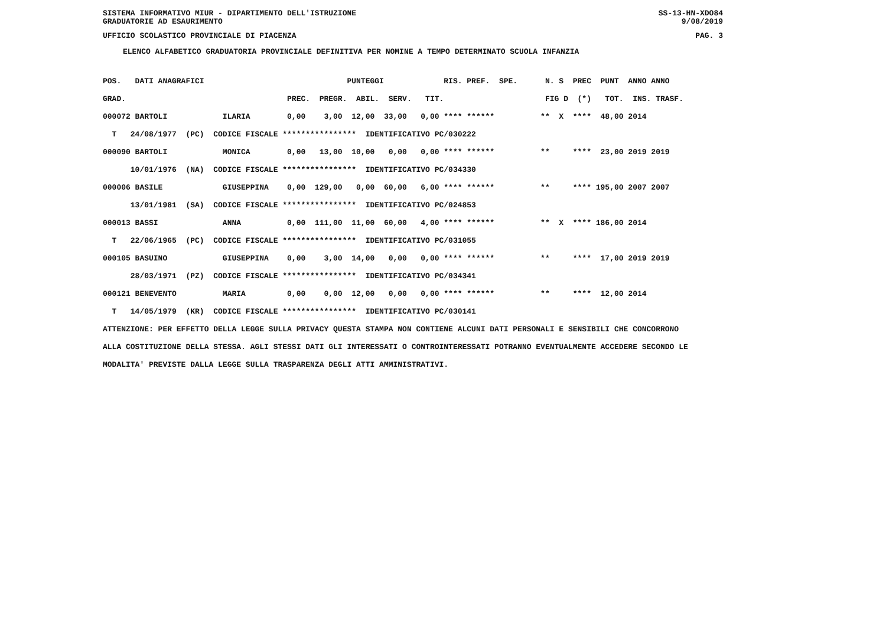SISTEMA INFORMATIVO MIUR - DIPARTIMENTO DELL'ISTRUZIONE SS-13-HN-XDO84
GRADUATORIE AD ESAURIMENTO 9/08/2019
UFFICIO SCOLASTICO PROVINCIALE DI PIACENZA PAG. 3
ELENCO ALFABETICO GRADUATORIA PROVINCIALE DEFINITIVA PER NOMINE A TEMPO DETERMINATO SCUOLA INFANZIA
POS.   DATI ANAGRAFICI                               PUNTEGGI             RIS. PREF.  SPE.      N. S  PREC  PUNT  ANNO ANNO
GRAD.                                   PREC.  PREGR.  ABIL.  SERV.   TIT.                      FIG D  (*)   TOT.  INS. TRASF.
000072 BARTOLI            ILARIA        0,00    3,00  12,00  33,00   0,00 **** ******          **  X  ****  48,00 2014
  T   24/08/1977  (PC)  CODICE FISCALE ****************  IDENTIFICATIVO PC/030222
000090 BARTOLI            MONICA        0,00   13,00  10,00   0,00   0,00 **** ******          **     ****  23,00 2019 2019
      10/01/1976  (NA)  CODICE FISCALE ****************  IDENTIFICATIVO PC/034330
000006 BASILE             GIUSEPPINA    0,00  129,00   0,00  60,00   6,00 **** ******          **     **** 195,00 2007 2007
      13/01/1981  (SA)  CODICE FISCALE ****************  IDENTIFICATIVO PC/024853
000013 BASSI              ANNA          0,00  111,00  11,00  60,00   4,00 **** ******          **  X  **** 186,00 2014
  T   22/06/1965  (PC)  CODICE FISCALE ****************  IDENTIFICATIVO PC/031055
000105 BASUINO            GIUSEPPINA    0,00    3,00  14,00   0,00   0,00 **** ******          **     ****  17,00 2019 2019
      28/03/1971  (PZ)  CODICE FISCALE ****************  IDENTIFICATIVO PC/034341
000121 BENEVENTO          MARIA         0,00    0,00  12,00   0,00   0,00 **** ******          **     ****  12,00 2014
  T   14/05/1979  (KR)  CODICE FISCALE ****************  IDENTIFICATIVO PC/030141
ATTENZIONE: PER EFFETTO DELLA LEGGE SULLA PRIVACY QUESTA STAMPA NON CONTIENE ALCUNI DATI PERSONALI E SENSIBILI CHE CONCORRONO
ALLA COSTITUZIONE DELLA STESSA. AGLI STESSI DATI GLI INTERESSATI O CONTROINTERESSATI POTRANNO EVENTUALMENTE ACCEDERE SECONDO LE
MODALITA' PREVISTE DALLA LEGGE SULLA TRASPARENZA DEGLI ATTI AMMINISTRATIVI.